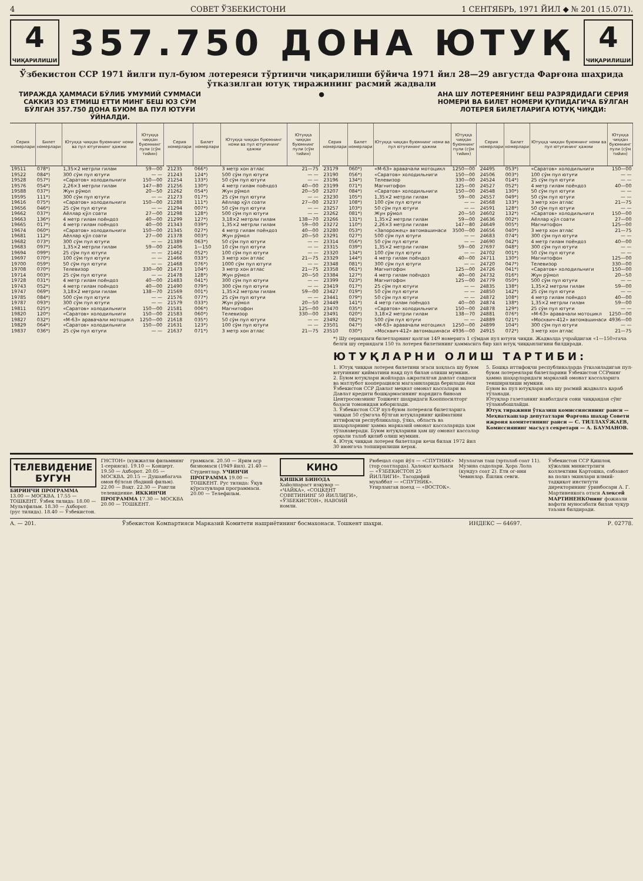4 СОВЕТ ЎЗБЕКИСТОНИ 1 СЕНТЯБРЬ, 1971 ЙИЛ ◆ № 201 (15.071).
4
ЧИҚАРИЛИШИ
357.750 ДОНА ЮТУҚ
4
ЧИҚАРИЛИШИ
Ўзбекистон ССР 1971 йилги пул-буюм лотереяси тўртинчи чиқарилиши бўйича 1971 йил 28—29 августда Фарғона шаҳрида ўтказилган ютуқ тиражининг расмий жадвали
ТИРАЖДА ҲАММАСИ БЎЛИБ УМУМИЙ СУММАСИ САККИЗ ЮЗ ЕТМИШ ЕТТИ МИНГ БЕШ ЮЗ СЎМ БЎЛГАН 357.750 ДОНА БУЮМ ВА ПУЛ ЮТУҒИ ЎЙНАЛДИ.
● АНА ШУ ЛОТЕРЕЯНИНГ БЕШ РАЗРЯДИДАГИ СЕРИЯ НОМЕРИ ВА БИЛЕТ НОМЕРИ ҚУПИДАГИЧА БЎЛГАН ЛОТЕРЕЯ БИЛЕТЛАРИГА ЮТУҚ ЧИҚДИ:
| Серия номерлари | Билет номерлари | Ютуққа чиққан буюмнинг номи ва пул ютуғининг ҳажми | Ютуққа чиққан буюмнинг пули (сўм тийин) |
| --- | --- | --- | --- |
| 19511 | 078*) | 1,35×2 метрли гилам | 59—00 |
| 19522 | 084*) | 300 сўм пул ютуғи | — — |
| 19528 | 057*) | «Саратов» холодильниги | 150—00 |
| 19576 | 054*) | 2,26×3 метрли гилам | 147—80 |
| 19588 | 037*) | Жун рўмол | 20—50 |
| 19595 | 111*) | 300 сўм пул ютуғи | — — |
| 19616 | 075*) | «Саратов» холодильниги | 150—00 |
| 19656 | 046*) | 25 сўм пул ютуғи | — — |
| 19662 | 037*) | Аёллар қўл соати | 27—00 |
| 19663 | 136*) | 4 метр гилам поёндоз | 40—00 |
| 19665 | 017*) | 4 метр гилам поёндоз | 40—00 |
| 19674 | 060*) | «Саратов» холодильниги | 150—00 |
| 19681 | 112*) | Аёллар қўл соати | 27—00 |
| 19682 | 073*) | 300 сўм пул ютуғи | — — |
| 19683 | 097*) | 1,35×2 метрли гилам | 59—00 |
| 19694 | 099*) | 25 сўм пул ютуғи | — — |
| 19697 | 070*) | 100 сўм пул ютуғи | — — |
| 19700 | 059*) | 50 сўм пул ютуғи | — — |
| 19708 | 070*) | Телевизор | 330—00 |
| 19714 | 003*) | 25 сўм пул ютуғи | — — |
| 19728 | 031*) | 4 метр гилам поёндоз | 40—00 |
| 19743 | 052*) | 4 метр гилам поёндоз | 40—00 |
| 19747 | 069*) | 3,18×2 метрли гилам | 138—70 |
| 19785 | 084*) | 500 сўм пул ютуғи | — — |
| 19787 | 093*) | 300 сўм пул ютуғи | — — |
| 19811 | 025*) | «Саратов» холодильниги | 150—00 |
| 19820 | 120*) | «Саратов» холодильниги | 150—00 |
| 19827 | 032*) | «М-63» аравачали мотоцикл | 1250—00 |
| 19829 | 064*) | «Саратов» холодильниги | 150—00 |
| 19837 | 036*) | 25 сўм пул ютуғи | — — |
| Серия номерлари | Билет номерлари | Ютуққа чиққан буюмнинг номи ва пул ютуғининг ҳажми | Ютуққа чиққан буюмнинг пули (сўм тийин) |
| --- | --- | --- | --- |
| 21235 | 066*) | 3 метр хон атлас | 21—75 |
| 21243 | 124*) | 500 сўм пул ютуғи | — — |
| 21254 | 133*) | 50 сўм пул ютуғи | — — |
| 21256 | 130*) | 4 метр гилам поёндоз | 40—00 |
| 21262 | 054*) | Жун рўмол | 20—50 |
| 21273 | 017*) | 25 сўм пул ютуғи | — — |
| 21288 | 111*) | Аёллар қўл соати | 27—00 |
| 21294 | 007*) | 50 сўм пул ютуғи | — — |
| 21298 | 128*) | 500 сўм пул ютуғи | — — |
| 21299 | 127*) | 3,18×2 метрли гилам | 138—70 |
| 21343 | 039*) | 1,35×2 метрли гилам | 59—00 |
| 21345 | 027*) | 4 метр гилам поёндоз | 40—00 |
| 21378 | 003*) | Жун рўмол | 20—50 |
| 21389 | 063*) | 50 сўм пул ютуғи | — — |
| 21406 | 1—150 | 10 сўм пул ютуғи | — — |
| 21462 | 052*) | 100 сўм пул ютуғи | — — |
| 21466 | 033*) | 3 метр хон атлас | 21—75 |
| 21468 | 076*) | 1000 сўм пул ютуғи | — — |
| 21473 | 104*) | 3 метр хон атлас | 21—75 |
| 21478 | 128*) | Жун рўмол | 20—50 |
| 21483 | 041*) | 300 сўм пул ютуғи | — — |
| 21490 | 079*) | 300 сўм пул ютуғи | — — |
| 21569 | 001*) | 1,35×2 метрли гилам | 59—00 |
| 21576 | 077*) | 25 сўм пул ютуғи | — — |
| 21579 | 033*) | Жун рўмол | 20—50 |
| 21581 | 006*) | Магнитофон | 125—00 |
| 21583 | 060*) | Телевизор | 330—00 |
| 21618 | 035*) | 50 сўм пул ютуғи | — — |
| 21631 | 123*) | 100 сўм пул ютуғи | — — |
| 21637 | 071*) | 3 метр хон атлас | 21—75 |
| Серия номерлари | Билет номерлари | Ютуққа чиққан буюмнинг номи ва пул ютуғининг ҳажми | Ютуққа чиққан буюмнинг пули (сўм тийин) |
| --- | --- | --- | --- |
| 23179 | 060*) | «М-63» аравачали мотоцикл | 1250—00 |
| 23190 | 056*) | «Саратов» холодильниги | 150—00 |
| 23196 | 134*) | Телевизор | 330—00 |
| 23199 | 071*) | Магнитофон | 125—00 |
| 23207 | 084*) | «Саратов» холодильниги | 150—00 |
| 23230 | 105*) | 1,35×2 метрли гилам | 59—00 |
| 23237 | 108*) | 100 сўм пул ютуғи | — — |
| 23257 | 103*) | 50 сўм пул ютуғи | — — |
| 23262 | 081*) | Жун рўмол | 20—50 |
| 23266 | 131*) | 1,35×2 метрли гилам | 59—00 |
| 23272 | 110*) | 2,26×3 метрли гилам | 147—80 |
| 23280 | 053*) | «Запорожец» автомашинаси | 3500—00 |
| 23291 | 027*) | 500 сўм пул ютуғи | — — |
| 23314 | 056*) | 50 сўм пул ютуғи | — — |
| 23315 | 039*) | 1,35×2 метрли гилам | 59—00 |
| 23320 | 134*) | 100 сўм пул ютуғи | — — |
| 23329 | 144*) | 4 метр гилам поёндоз | 40—00 |
| 23348 | 081*) | 300 сўм пул ютуғи | — — |
| 23358 | 061*) | Магнитофон | 125—00 |
| 23384 | 127*) | 4 метр гилам поёндоз | 40—00 |
| 23399 | 023*) | Магнитофон | 125—00 |
| 23419 | 017*) | 25 сўм пул ютуғи | — — |
| 23427 | 019*) | 50 сўм пул ютуғи | — — |
| 23441 | 079*) | 50 сўм пул ютуғи | — — |
| 23449 | 141*) | 4 метр гилам поёндоз | 40—00 |
| 23470 | 035*) | «Саратов» холодильниги | 150—00 |
| 23491 | 020*) | 3,18×2 метрли гилам | 138—70 |
| 23492 | 082*) | 500 сўм пул ютуғи | — — |
| 23501 | 047*) | «М-63» аравачали мотоцикл | 1250—00 |
| 23510 | 030*) | «Москвич-412» автомашинаси | 4936—00 |
| Серия номерлари | Билет номерлари | Ютуққа чиққан буюмнинг номи ва пул ютуғининг ҳажми | Ютуққа чиққан буюмнинг пули (сўм тийин) |
| --- | --- | --- | --- |
| 24495 | 053*) | «Саратов» холодильниги | 150—00 |
| 24506 | 003*) | 100 сўм пул ютуғи | — — |
| 24524 | 014*) | 25 сўм пул ютуғи | — — |
| 24527 | 052*) | 4 метр гилам поёндоз | 40—00 |
| 24548 | 130*) | 50 сўм пул ютуғи | — — |
| 24557 | 049*) | 50 сўм пул ютуғи | — — |
| 24568 | 133*) | 3 метр хон атлас | 21—75 |
| 24591 | 128*) | 50 сўм пул ютуғи | — — |
| 24602 | 132*) | «Саратов» холодильниги | 150—00 |
| 24636 | 002*) | Аёллар қўл соати | 27—00 |
| 24649 | 005*) | Магнитофон | 125—00 |
| 24656 | 040*) | 3 метр хон атлас | 21—75 |
| 24683 | 074*) | 300 сўм пул ютуғи | — — |
| 24690 | 042*) | 4 метр гилам поёндоз | 40—00 |
| 27697 | 048*) | 300 сўм пул ютуғи | — — |
| 24702 | 001*) | 50 сўм пул ютуғи | — — |
| 24711 | 130*) | Магнитофон | 125—00 |
| 24720 | 047*) | Телевизор | 330—00 |
| 24726 | 041*) | «Саратов» холодильниги | 150—00 |
| 24732 | 016*) | Жун рўмол | 20—50 |
| 24779 | 050*) | 500 сўм пул ютуғи | — — |
| 24835 | 138*) | 1,35×2 метрли гилам | 59—00 |
| 24850 | 142*) | 25 сўм пул ютуғи | — — |
| 24872 | 108*) | 4 метр гилам поёндоз | 40—00 |
| 24874 | 138*) | 1,35×2 метрли гилам | 59—00 |
| 24878 | 129*) | 25 сўм пул ютуғи | — — |
| 24881 | 076*) | «М-63» аравачали мотоцикл | 1250—00 |
| 24889 | 021*) | «Москвич-412» автомашинаси | 4936—00 |
| 24899 | 104*) | 300 сўм пул ютуғи | — — |
| 24915 | 072*) | 3 метр хон атлас | 21—75 |
*) Шу сериядаги билетларнинг қолган 149 номерига 1 сўмдан пул ютуғи чиқди. Жадвалда учрайдиган «1—150»гача белги шу сериядаги 150 та лотерея билетининг ҳаммасига бир хил ютуқ чиққанлигини билдиради.
ЮТУҚЛАРНИ ОЛИШ ТАРТИБИ:
1. Ютуқ чиққан лотерея билетини эгаси хоҳласа шу буюм ютуғининг қийматини нақд пул билан олиши мумкин.
2. Буюм ютуқлари жойларда ажратилган давлат савдоси ва матлубот кооперацияси магазинларида берилади ёки Ўзбекистон ССР Давлат меҳнат омонат кассалари ва Давлат кредити бошқармасининг нарядига биноан Центросоюзнинг Тошкент шаҳридаги Кооппосилторг базаси томонидан юборилади.
3. Ўзбекистон ССР пул-буюм лотереяси билетларига чиққан 50 сўмгача бўлган ютуқларнинг қийматини иттифоқчи республикалар, ўлка, область ва шаҳарларнинг ҳамма марказий омонат кассаларида ҳам тўланаверади. Буюм ютуқларини ҳам шу омонат кассалар орқали талаб қилиб олиш мумкин.
4. Ютуқ чиққан лотерея билетлари кечи билан 1972 йил 30 июнгача топширилиши керак.
5. Бошқа иттифоқчи республикаларда ўтказиладиган пул-буюм лотереялари билетларини Ўзбекистон ССРнинг ҳамма шаҳарларидаги марказий омонат кассаларига тенширилиши мумкин.
Буюм ва пул ютуқлари ана шу расмий жадвалга қараб тўланади.
Ютуқлар газетанинг навбатдаги сони чиққандан сўнг тўланабошлайди.
Ютуқ тиражини ўтказиш комиссиясининг раиси — Меҳнаткашлар депутатлари Фарғона шаҳар Совети ижроия комитетининг раиси — С. ТИЛЛАХЎЖАЕВ,
Комиссиянинг масъул секретари — А. БАУМАНОВ.
ТЕЛЕВИДЕНИЕ БУГУН
БИРИНЧИ ПРОГРАММА
13.00 — МОСКВА. 17.55 — ТОШКЕНТ. Ўзбек тилида: 18.00 — Мультфильм. 18.30 — Ахборот. (рус тилида). 18.40 — Ўзбекистон.
ГНСТОН» (хужжатли фильмнинг 1-серияси). 19.10 — Концерт. 19.50 — Ахборот. 20.05 — МОСКВА. 20.15 — Душанбагача омон бўлсан (бадиий фильм). 22.00 — Вақт. 22.30 — Рангли телевидение. ИККИНЧИ ПРОГРАММА 17.30 — МОСКВА 20.00 — ТОШКЕНТ.
грамкаси. 20.50 — Ярим аср бизномаси (1949 йил). 21.40 — Студентлар. УЧИНЧИ ПРОГРАММА 19.00 — ТОШКЕНТ. Рус тилида: Ўқув кўрсатувлари программаси. 20.00 — Телефильм.
КИНО
ҚИШКИ БИНОДА
Хайолпараст изқувар — «ЧАЙКА», «СОЦКЕНТ СОВЕТИНИНГ 50 ЙИЛЛИГИ», «ЎЗБЕКИСТОН», НАВОИЙ номли.
Рюбецал сарп йўл — «СПУТНИК» (тор соатларда). Ҳалокат қалъаси — «ЎЗБЕКИСТОН 25 ЙИЛЛИГИ». Тасодифий мухаббат — «СПУТНИК». Уғирланган поезд — «ВОСТОК».
Музлаган таш (эрталаб соат 11). Музина садолари. Ҳора Лола (кундуз соат 2). Ети ог-ини Чевинлар. Ёшлик севги.
Ўзбекистон ССР Қишлоқ хўжалик министрлиги коллективи Картошка, сабзавот ва полиз экинлари илмий-тадқиқот институти директорининг ўринбосари А. Г. Мартиненкога отаси Алексей МАРТИНЕНКОнинг фожиали вафоти муносабати билан чуқур таъзия билдиради.
А. — 201. Ўзбекистон Компартияси Марказий Комитети нашриётининг босмахонаси. Тошкент шаҳри. ИНДЕКС — 64697. Р. 02778.